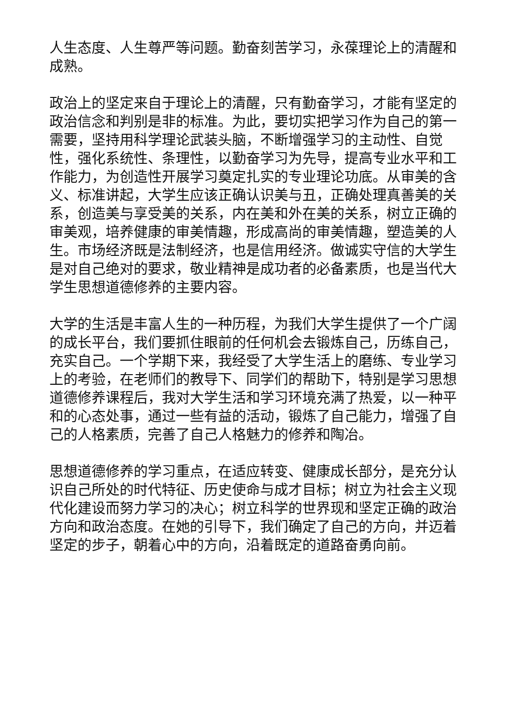人生态度、人生尊严等问题。勤奋刻苦学习，永葆理论上的清醒和成熟。
政治上的坚定来自于理论上的清醒，只有勤奋学习，才能有坚定的政治信念和判别是非的标准。为此，要切实把学习作为自己的第一需要，坚持用科学理论武装头脑，不断增强学习的主动性、自觉性，强化系统性、条理性，以勤奋学习为先导，提高专业水平和工作能力，为创造性开展学习奠定扎实的专业理论功底。从审美的含义、标准讲起，大学生应该正确认识美与丑，正确处理真善美的关系，创造美与享受美的关系，内在美和外在美的关系，树立正确的审美观，培养健康的审美情趣，形成高尚的审美情趣，塑造美的人生。市场经济既是法制经济，也是信用经济。做诚实守信的大学生是对自己绝对的要求，敬业精神是成功者的必备素质，也是当代大学生思想道德修养的主要内容。
大学的生活是丰富人生的一种历程，为我们大学生提供了一个广阔的成长平台，我们要抓住眼前的任何机会去锻炼自己，历练自己，充实自己。一个学期下来，我经受了大学生活上的磨练、专业学习上的考验，在老师们的教导下、同学们的帮助下，特别是学习思想道德修养课程后，我对大学生活和学习环境充满了热爱，以一种平和的心态处事，通过一些有益的活动，锻炼了自己能力，增强了自己的人格素质，完善了自己人格魅力的修养和陶冶。
思想道德修养的学习重点，在适应转变、健康成长部分，是充分认识自己所处的时代特征、历史使命与成才目标；树立为社会主义现代化建设而努力学习的决心；树立科学的世界现和坚定正确的政治方向和政治态度。在她的引导下，我们确定了自己的方向，并迈着坚定的步子，朝着心中的方向，沿着既定的道路奋勇向前。